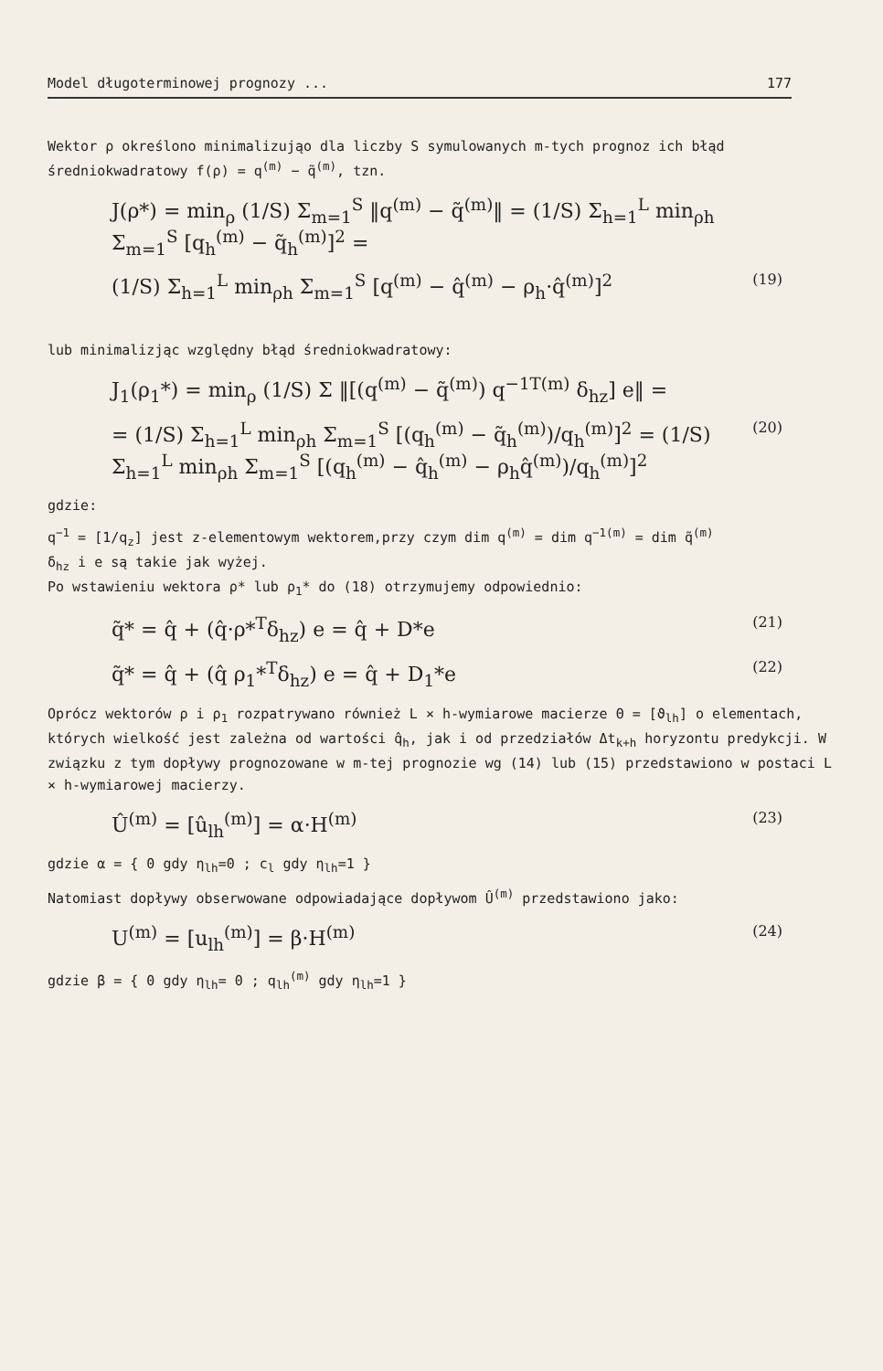Model długoterminowej prognozy ... 177
Wektor ρ określono minimalizująo dla liczby S symulowanych m-tych prognoz ich błąd średniokwadratowy f(ρ) = q<sup>(m)</sup> − q̃<sup>(m)</sup>, tzn.
J(ρ*) = min<sub>ρ</sub> (1/S) Σ<sub>m=1</sub><sup>S</sup> ‖q<sup>(m)</sup> − q̃<sup>(m)</sup>‖ = (1/S) Σ<sub>h=1</sub><sup>L</sup> min<sub>ρh</sub> Σ<sub>m=1</sub><sup>S</sup> [q<sub>h</sub><sup>(m)</sup> − q̃<sub>h</sub><sup>(m)</sup>]<sup>2</sup> =
(1/S) Σ<sub>h=1</sub><sup>L</sup> min<sub>ρh</sub> Σ<sub>m=1</sub><sup>S</sup> [q<sup>(m)</sup> − q̂<sup>(m)</sup> − ρ<sub>h</sub>·q̂<sup>(m)</sup>]<sup>2</sup> (19)
lub minimalizjąc względny błąd średniokwadratowy:
J<sub>1</sub>(ρ<sub>1</sub>*) = min<sub>ρ</sub> (1/S) Σ ‖[(q<sup>(m)</sup> − q̃<sup>(m)</sup>) q<sup>−1T(m)</sup> δ<sub>hz</sub>] e‖ =
= (1/S) Σ<sub>h=1</sub><sup>L</sup> min<sub>ρh</sub> Σ<sub>m=1</sub><sup>S</sup> [(q<sub>h</sub><sup>(m)</sup> − q̃<sub>h</sub><sup>(m)</sup>)/q<sub>h</sub><sup>(m)</sup>]<sup>2</sup> = (1/S) Σ<sub>h=1</sub><sup>L</sup> min<sub>ρh</sub> Σ<sub>m=1</sub><sup>S</sup> [(q<sub>h</sub><sup>(m)</sup> − q̂<sub>h</sub><sup>(m)</sup> − ρ<sub>h</sub>q̂<sup>(m)</sup>)/q<sub>h</sub><sup>(m)</sup>]<sup>2</sup> (20)
gdzie:
q<sup>−1</sup> = [1/q<sub>z</sub>] jest z-elementowym wektorem,przy czym dim q<sup>(m)</sup> = dim q<sup>−1(m)</sup> = dim q̃<sup>(m)</sup>
δ<sub>hz</sub> i e są takie jak wyżej.
Po wstawieniu wektora ρ* lub ρ<sub>1</sub>* do (18) otrzymujemy odpowiednio:
q̃* = q̂ + (q̂·ρ*<sup>T</sup>δ<sub>hz</sub>) e = q̂ + D*e (21)
q̃* = q̂ + (q̂ ρ<sub>1</sub>*<sup>T</sup>δ<sub>hz</sub>) e = q̂ + D<sub>1</sub>*e (22)
Oprócz wektorów ρ i ρ<sub>1</sub> rozpatrywano również L × h-wymiarowe macierze Θ = [ϑ<sub>lh</sub>] o elementach, których wielkość jest zależna od wartości q̂<sub>h</sub>, jak i od przedziałów Δt<sub>k+h</sub> horyzontu predykcji. W związku z tym dopływy prognozowane w m-tej prognozie wg (14) lub (15) przedstawiono w postaci L × h-wymiarowej macierzy.
Û<sup>(m)</sup> = [û<sub>lh</sub><sup>(m)</sup>] = α·H<sup>(m)</sup> (23)
gdzie α = { 0 gdy η<sub>lh</sub>=0 ; c<sub>l</sub> gdy η<sub>lh</sub>=1 }
Natomiast dopływy obserwowane odpowiadające dopływom Û<sup>(m)</sup> przedstawiono jako:
U<sup>(m)</sup> = [u<sub>lh</sub><sup>(m)</sup>] = β·H<sup>(m)</sup> (24)
gdzie β = { 0 gdy η<sub>lh</sub>= 0 ; q<sub>lh</sub><sup>(m)</sup> gdy η<sub>lh</sub>=1 }